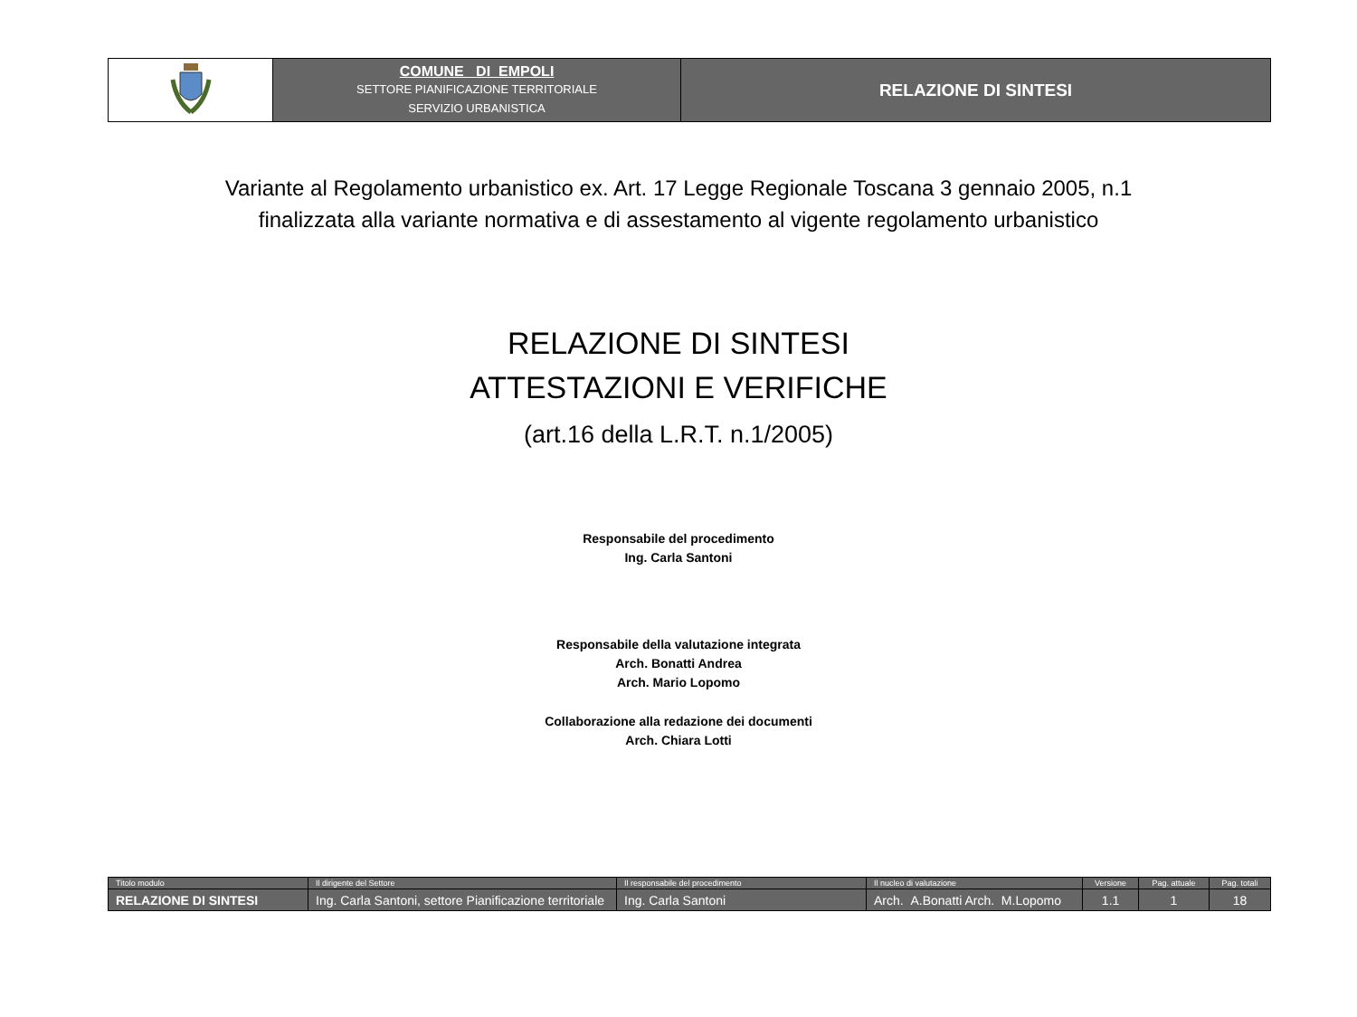| | COMUNE DI EMPOLI SETTORE PIANIFICAZIONE TERRITORIALE SERVIZIO URBANISTICA | RELAZIONE DI SINTESI |
Variante al Regolamento urbanistico ex. Art. 17 Legge Regionale Toscana 3 gennaio 2005, n.1
finalizzata alla variante normativa e di assestamento al vigente regolamento urbanistico
RELAZIONE DI SINTESI
ATTESTAZIONI E VERIFICHE
(art.16 della L.R.T. n.1/2005)
Responsabile del procedimento
Ing. Carla Santoni
Responsabile della valutazione integrata
Arch. Bonatti Andrea
Arch. Mario Lopomo
Collaborazione alla redazione dei documenti
Arch. Chiara Lotti
| Titolo modulo | Il dirigente del Settore | Il responsabile del procedimento | Il nucleo di valutazione | Versione | Pag. attuale | Pag. totali |
| RELAZIONE DI SINTESI | Ing. Carla Santoni, settore Pianificazione territoriale | Ing. Carla Santoni | Arch. A.Bonatti Arch. M.Lopomo | 1.1 | 1 | 18 |